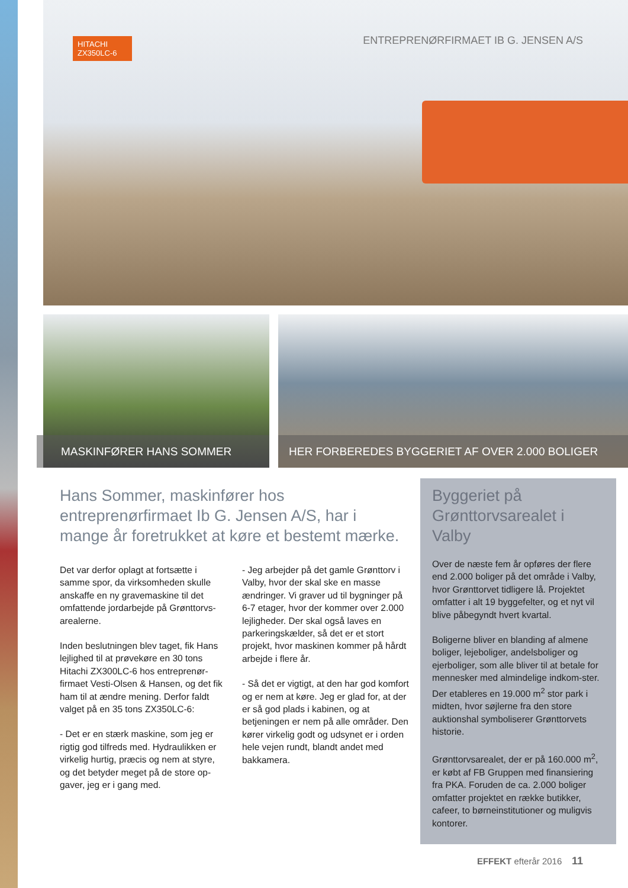HITACHI
ZX350LC-6
ENTREPRENØRFIRMAET IB G. JENSEN A/S
MASKINFØRER HANS SOMMER HER FORBEREDES BYGGERIET AF OVER 2.000 BOLIGER
Hans Sommer, maskinfører hos entreprenørfirmaet Ib G. Jensen A/S, har i mange år foretrukket at køre et bestemt mærke.
Det var derfor oplagt at fortsætte i samme spor, da virksomheden skulle anskaffe en ny gravemaskine til det omfattende jordarbejde på Grønttorvs-arealerne.
Inden beslutningen blev taget, fik Hans lejlighed til at prøvekøre en 30 tons Hitachi ZX300LC-6 hos entreprenør-firmaet Vesti-Olsen & Hansen, og det fik ham til at ændre mening. Derfor faldt valget på en 35 tons ZX350LC-6:
- Det er en stærk maskine, som jeg er rigtig god tilfreds med. Hydraulikken er virkelig hurtig, præcis og nem at styre, og det betyder meget på de store op-gaver, jeg er i gang med.
- Jeg arbejder på det gamle Grønttorv i Valby, hvor der skal ske en masse ændringer. Vi graver ud til bygninger på 6-7 etager, hvor der kommer over 2.000 lejligheder. Der skal også laves en parkeringskælder, så det er et stort projekt, hvor maskinen kommer på hårdt arbejde i flere år.
- Så det er vigtigt, at den har god komfort og er nem at køre. Jeg er glad for, at der er så god plads i kabinen, og at betjeningen er nem på alle områder. Den kører virkelig godt og udsynet er i orden hele vejen rundt, blandt andet med bakkamera.
Byggeriet på Grønttorvsarealet i Valby
Over de næste fem år opføres der flere end 2.000 boliger på det område i Valby, hvor Grønttorvet tidligere lå. Projektet omfatter i alt 19 byggefelter, og et nyt vil blive påbegyndt hvert kvartal.
Boligerne bliver en blanding af almene boliger, lejeboliger, andelsboliger og ejerboliger, som alle bliver til at betale for mennesker med almindelige indkom-ster. Der etableres en 19.000 m<sup>2</sup> stor park i midten, hvor søjlerne fra den store auktionshal symboliserer Grønttorvets historie.
Grønttorvsarealet, der er på 160.000 m<sup>2</sup>, er købt af FB Gruppen med finansiering fra PKA. Foruden de ca. 2.000 boliger omfatter projektet en række butikker, cafeer, to børneinstitutioner og muligvis kontorer.
EFFEKT efterår 2016 11